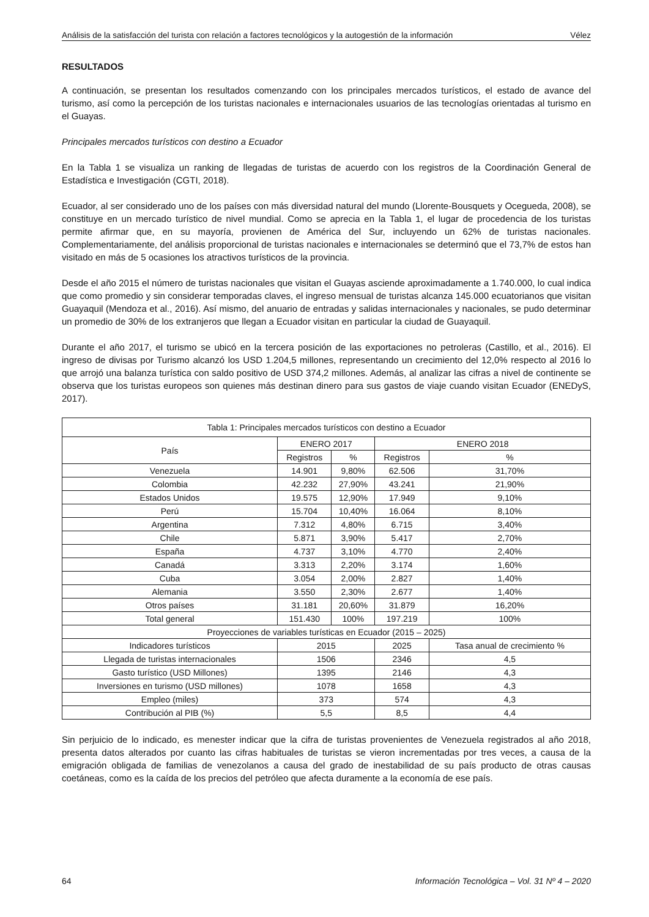Análisis de la satisfacción del turista con relación a factores tecnológicos y la autogestión de la información Vélez
RESULTADOS
A continuación, se presentan los resultados comenzando con los principales mercados turísticos, el estado de avance del turismo, así como la percepción de los turistas nacionales e internacionales usuarios de las tecnologías orientadas al turismo en el Guayas.
Principales mercados turísticos con destino a Ecuador
En la Tabla 1 se visualiza un ranking de llegadas de turistas de acuerdo con los registros de la Coordinación General de Estadística e Investigación (CGTI, 2018).
Ecuador, al ser considerado uno de los países con más diversidad natural del mundo (Llorente-Bousquets y Ocegueda, 2008), se constituye en un mercado turístico de nivel mundial. Como se aprecia en la Tabla 1, el lugar de procedencia de los turistas permite afirmar que, en su mayoría, provienen de América del Sur, incluyendo un 62% de turistas nacionales. Complementariamente, del análisis proporcional de turistas nacionales e internacionales se determinó que el 73,7% de estos han visitado en más de 5 ocasiones los atractivos turísticos de la provincia.
Desde el año 2015 el número de turistas nacionales que visitan el Guayas asciende aproximadamente a 1.740.000, lo cual indica que como promedio y sin considerar temporadas claves, el ingreso mensual de turistas alcanza 145.000 ecuatorianos que visitan Guayaquil (Mendoza et al., 2016). Así mismo, del anuario de entradas y salidas internacionales y nacionales, se pudo determinar un promedio de 30% de los extranjeros que llegan a Ecuador visitan en particular la ciudad de Guayaquil.
Durante el año 2017, el turismo se ubicó en la tercera posición de las exportaciones no petroleras (Castillo, et al., 2016). El ingreso de divisas por Turismo alcanzó los USD 1.204,5 millones, representando un crecimiento del 12,0% respecto al 2016 lo que arrojó una balanza turística con saldo positivo de USD 374,2 millones. Además, al analizar las cifras a nivel de continente se observa que los turistas europeos son quienes más destinan dinero para sus gastos de viaje cuando visitan Ecuador (ENEDyS, 2017).
| Tabla 1: Principales mercados turísticos con destino a Ecuador | | | | |
| --- | --- | --- | --- | --- |
| País | ENERO 2017 | | ENERO 2018 | |
| | Registros | % | Registros | % |
| Venezuela | 14.901 | 9,80% | 62.506 | 31,70% |
| Colombia | 42.232 | 27,90% | 43.241 | 21,90% |
| Estados Unidos | 19.575 | 12,90% | 17.949 | 9,10% |
| Perú | 15.704 | 10,40% | 16.064 | 8,10% |
| Argentina | 7.312 | 4,80% | 6.715 | 3,40% |
| Chile | 5.871 | 3,90% | 5.417 | 2,70% |
| España | 4.737 | 3,10% | 4.770 | 2,40% |
| Canadá | 3.313 | 2,20% | 3.174 | 1,60% |
| Cuba | 3.054 | 2,00% | 2.827 | 1,40% |
| Alemania | 3.550 | 2,30% | 2.677 | 1,40% |
| Otros países | 31.181 | 20,60% | 31.879 | 16,20% |
| Total general | 151.430 | 100% | 197.219 | 100% |
| Proyecciones de variables turísticas en Ecuador (2015 – 2025) | | | | |
| Indicadores turísticos | 2015 | | 2025 | Tasa anual de crecimiento % |
| Llegada de turistas internacionales | 1506 | | 2346 | 4,5 |
| Gasto turístico (USD Millones) | 1395 | | 2146 | 4,3 |
| Inversiones en turismo (USD millones) | 1078 | | 1658 | 4,3 |
| Empleo (miles) | 373 | | 574 | 4,3 |
| Contribución al PIB (%) | 5,5 | | 8,5 | 4,4 |
Sin perjuicio de lo indicado, es menester indicar que la cifra de turistas provenientes de Venezuela registrados al año 2018, presenta datos alterados por cuanto las cifras habituales de turistas se vieron incrementadas por tres veces, a causa de la emigración obligada de familias de venezolanos a causa del grado de inestabilidad de su país producto de otras causas coetáneas, como es la caída de los precios del petróleo que afecta duramente a la economía de ese país.
64 Información Tecnológica – Vol. 31 Nº 4 – 2020